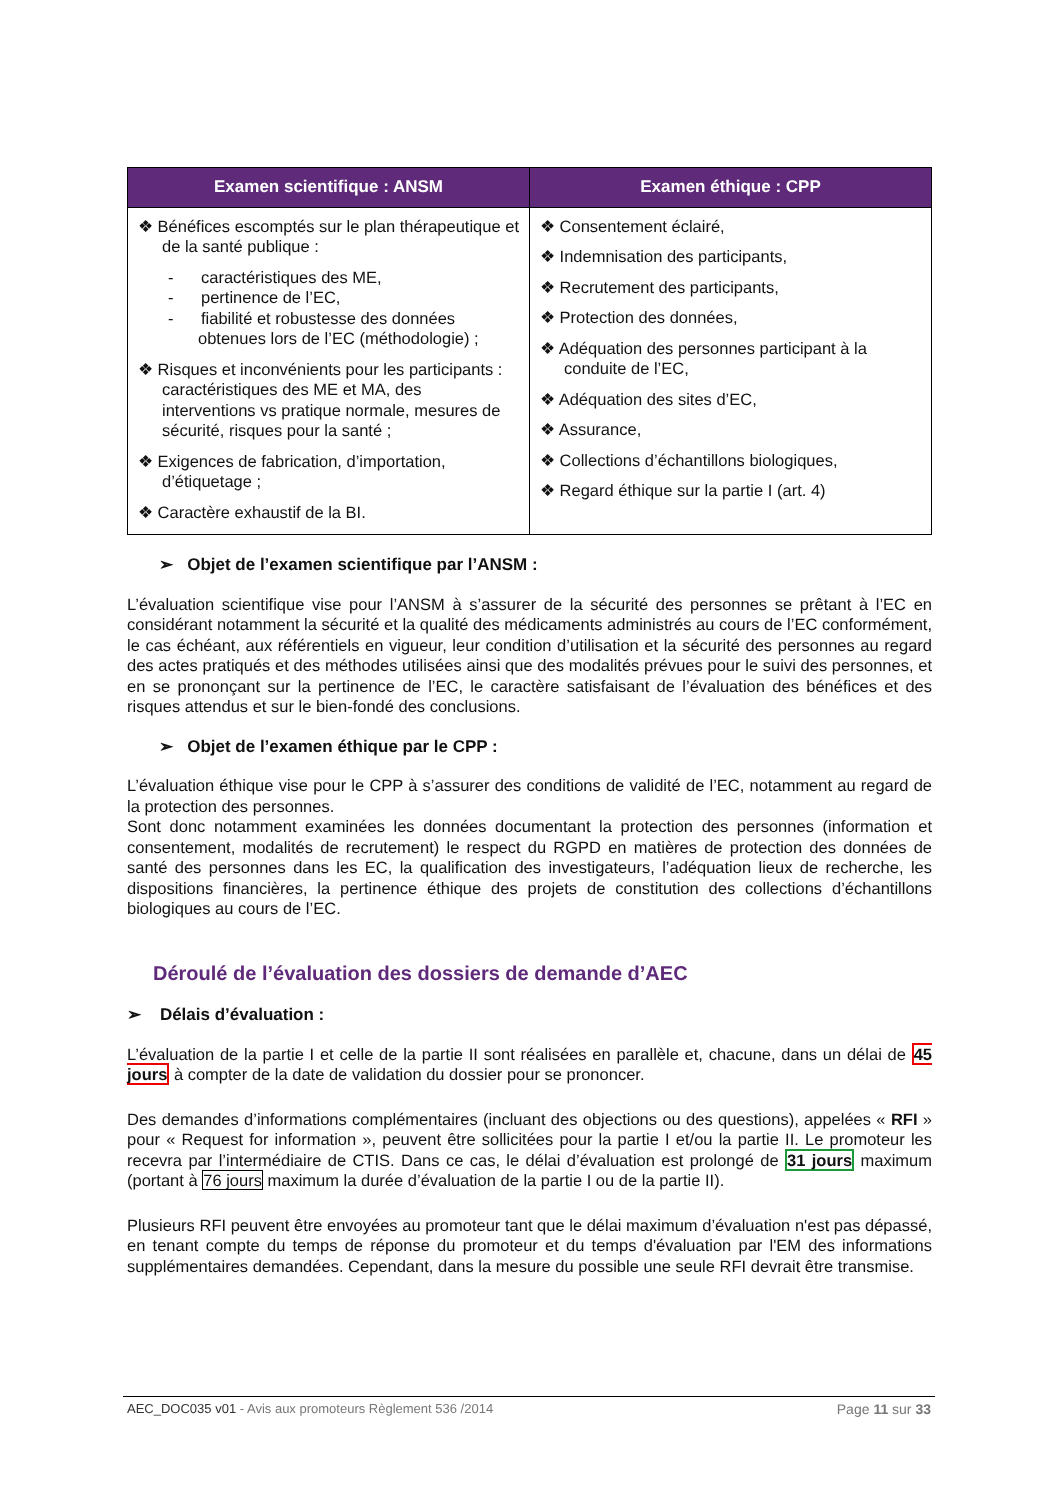| Examen scientifique : ANSM | Examen éthique : CPP |
| --- | --- |
| ❖ Bénéfices escomptés sur le plan thérapeutique et de la santé publique : - caractéristiques des ME, - pertinence de l’EC, - fiabilité et robustesse des données obtenues lors de l’EC (méthodologie) ; ❖ Risques et inconvénients pour les participants : caractéristiques des ME et MA, des interventions vs pratique normale, mesures de sécurité, risques pour la santé ; ❖ Exigences de fabrication, d’importation, d’étiquetage ; ❖ Caractère exhaustif de la BI. | ❖ Consentement éclairé, ❖ Indemnisation des participants, ❖ Recrutement des participants, ❖ Protection des données, ❖ Adéquation des personnes participant à la conduite de l’EC, ❖ Adéquation des sites d’EC, ❖ Assurance, ❖ Collections d’échantillons biologiques, ❖ Regard éthique sur la partie I (art. 4) |
➢ Objet de l’examen scientifique par l’ANSM :
L’évaluation scientifique vise pour l’ANSM à s’assurer de la sécurité des personnes se prêtant à l’EC en considérant notamment la sécurité et la qualité des médicaments administrés au cours de l’EC conformément, le cas échéant, aux référentiels en vigueur, leur condition d’utilisation et la sécurité des personnes au regard des actes pratiqués et des méthodes utilisées ainsi que des modalités prévues pour le suivi des personnes, et en se prononçant sur la pertinence de l’EC, le caractère satisfaisant de l’évaluation des bénéfices et des risques attendus et sur le bien-fondé des conclusions.
➢ Objet de l’examen éthique par le CPP :
L’évaluation éthique vise pour le CPP à s’assurer des conditions de validité de l’EC, notamment au regard de la protection des personnes.
Sont donc notamment examinées les données documentant la protection des personnes (information et consentement, modalités de recrutement) le respect du RGPD en matières de protection des données de santé des personnes dans les EC, la qualification des investigateurs, l’adéquation lieux de recherche, les dispositions financières, la pertinence éthique des projets de constitution des collections d’échantillons biologiques au cours de l’EC.
Déroulé de l’évaluation des dossiers de demande d’AEC
➢ Délais d’évaluation :
L’évaluation de la partie I et celle de la partie II sont réalisées en parallèle et, chacune, dans un délai de 45 jours à compter de la date de validation du dossier pour se prononcer.
Des demandes d’informations complémentaires (incluant des objections ou des questions), appelées « RFI » pour « Request for information », peuvent être sollicitées pour la partie I et/ou la partie II. Le promoteur les recevra par l’intermédiaire de CTIS. Dans ce cas, le délai d’évaluation est prolongé de 31 jours maximum (portant à 76 jours maximum la durée d’évaluation de la partie I ou de la partie II).
Plusieurs RFI peuvent être envoyées au promoteur tant que le délai maximum d’évaluation n'est pas dépassé, en tenant compte du temps de réponse du promoteur et du temps d'évaluation par l'EM des informations supplémentaires demandées. Cependant, dans la mesure du possible une seule RFI devrait être transmise.
AEC_DOC035 v01 - Avis aux promoteurs Règlement 536 /2014 Page 11 sur 33